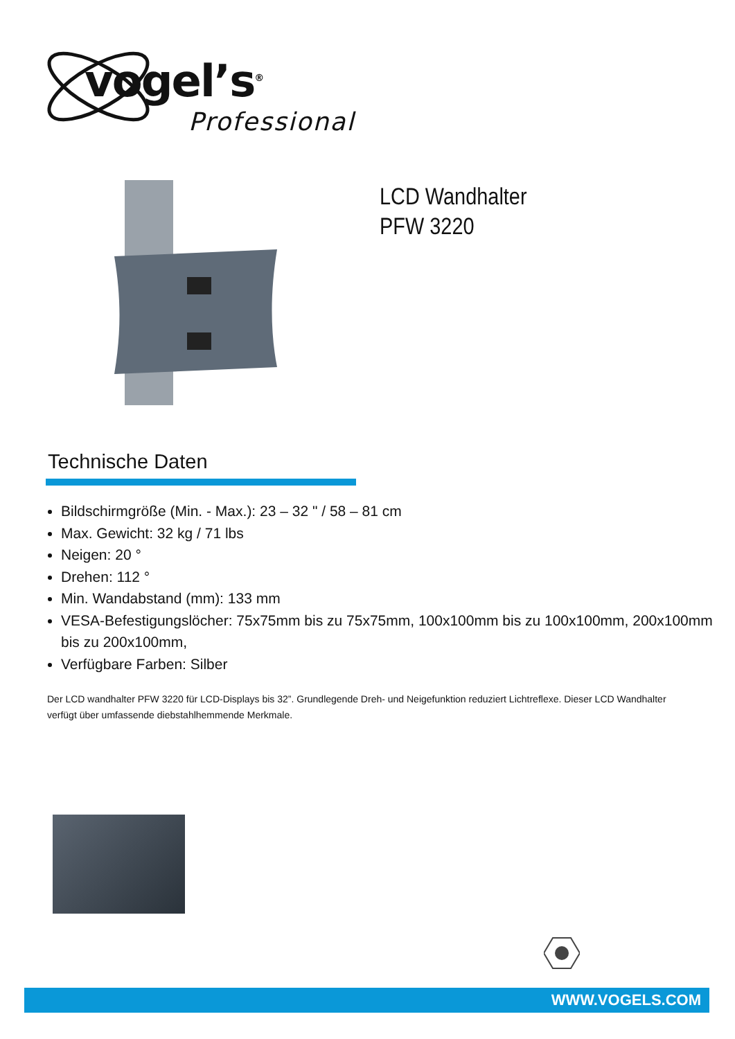vogel’s<sup>®</sup>
Professional
LCD Wandhalter
PFW 3220
Technische Daten
Bildschirmgröße (Min. - Max.): 23 – 32 " / 58 – 81 cm
Max. Gewicht: 32 kg / 71 lbs
Neigen: 20 °
Drehen: 112 °
Min. Wandabstand (mm): 133 mm
VESA-Befestigungslöcher: 75x75mm bis zu 75x75mm, 100x100mm bis zu 100x100mm, 200x100mm bis zu 200x100mm,
Verfügbare Farben: Silber
Der LCD wandhalter PFW 3220 für LCD-Displays bis 32”. Grundlegende Dreh- und Neigefunktion reduziert Lichtreflexe. Dieser LCD Wandhalter verfügt über umfassende diebstahlhemmende Merkmale.
WWW.VOGELS.COM